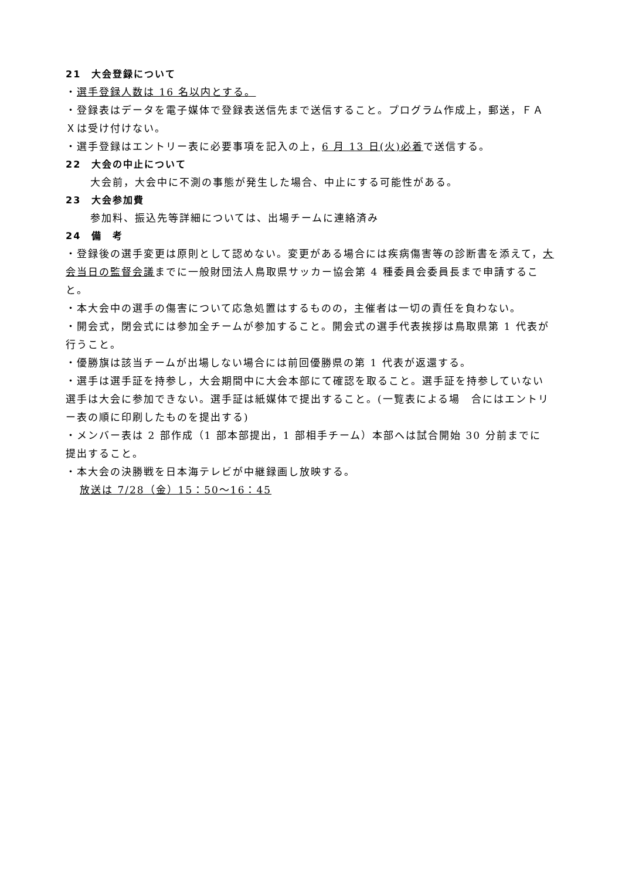21　大会登録について
・選手登録人数は 16 名以内とする。
・登録表はデータを電子媒体で登録表送信先まで送信すること。プログラム作成上，郵送，ＦＡＸは受け付けない。
・選手登録はエントリー表に必要事項を記入の上，6 月 13 日(火)必着で送信する。
22　大会の中止について
大会前，大会中に不測の事態が発生した場合、中止にする可能性がある。
23　大会参加費
参加料、振込先等詳細については、出場チームに連絡済み
24　備　考
・登録後の選手変更は原則として認めない。変更がある場合には疾病傷害等の診断書を添えて，大会当日の監督会議までに一般財団法人鳥取県サッカー協会第 4 種委員会委員長まで申請すること。
・本大会中の選手の傷害について応急処置はするものの，主催者は一切の責任を負わない。
・開会式，閉会式には参加全チームが参加すること。開会式の選手代表挨拶は鳥取県第 1 代表が行うこと。
・優勝旗は該当チームが出場しない場合には前回優勝県の第 1 代表が返還する。
・選手は選手証を持参し，大会期間中に大会本部にて確認を取ること。選手証を持参していない選手は大会に参加できない。選手証は紙媒体で提出すること。(一覧表による場　合にはエントリー表の順に印刷したものを提出する)
・メンバー表は 2 部作成（1 部本部提出，1 部相手チーム）本部へは試合開始 30 分前までに　提出すること。
・本大会の決勝戦を日本海テレビが中継録画し放映する。
放送は 7/28（金）15：50〜16：45